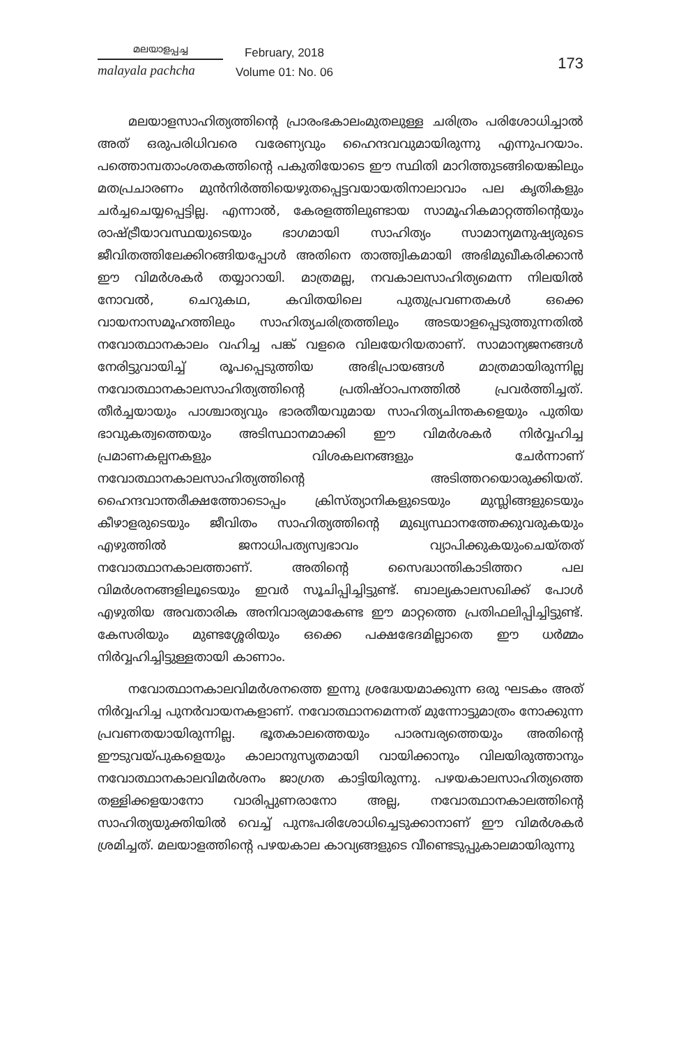മലയാളപ്പച്ച
malayala pachcha
February, 2018
Volume 01: No. 06
173
മലയാളസാഹിത്യത്തിന്റെ പ്രാരംഭകാലംമുതലുള്ള ചരിത്രം പരിശോധിച്ചാൽ അത് ഒരുപരിധിവരെ വരേണ്യവും ഹൈന്ദവവുമായിരുന്നു എന്നുപറയാം. പത്തൊമ്പതാംശതകത്തിന്റെ പകുതിയോടെ ഈ സ്ഥിതി മാറിത്തുടങ്ങിയെങ്കിലും മതപ്രചാരണം മുൻനിർത്തിയെഴുതപ്പെട്ടവയായതിനാലാവാം പല കൃതികളും ചർച്ചചെയ്യപ്പെട്ടില്ല. എന്നാൽ, കേരളത്തിലുണ്ടായ സാമൂഹികമാറ്റത്തിന്റെയും രാഷ്ട്രീയാവസ്ഥയുടെയും ഭാഗമായി സാഹിത്യം സാമാന്യമനുഷ്യരുടെ ജീവിതത്തിലേക്കിറങ്ങിയപ്പോൾ അതിനെ താത്ത്വികമായി അഭിമുഖീകരിക്കാൻ ഈ വിമർശകർ തയ്യാറായി. മാത്രമല്ല, നവകാലസാഹിത്യമെന്ന നിലയിൽ നോവൽ, ചെറുകഥ, കവിതയിലെ പുതുപ്രവണതകൾ ഒക്കെ വായനാസമൂഹത്തിലും സാഹിത്യചരിത്രത്തിലും അടയാളപ്പെടുത്തുന്നതിൽ നവോത്ഥാനകാലം വഹിച്ച പങ്ക് വളരെ വിലയേറിയതാണ്. സാമാന്യജനങ്ങൾ നേരിട്ടുവായിച്ച് രൂപപ്പെടുത്തിയ അഭിപ്രായങ്ങൾ മാത്രമായിരുന്നില്ല നവോത്ഥാനകാലസാഹിത്യത്തിന്റെ പ്രതിഷ്ഠാപനത്തിൽ പ്രവർത്തിച്ചത്. തീർച്ചയായും പാശ്ചാത്യവും ഭാരതീയവുമായ സാഹിത്യചിന്തകളെയും പുതിയ ഭാവുകത്വത്തെയും അടിസ്ഥാനമാക്കി ഈ വിമർശകർ നിർവ്വഹിച്ച പ്രമാണകല്പനകളും വിശകലനങ്ങളും ചേർന്നാണ് നവോത്ഥാനകാലസാഹിത്യത്തിന്റെ അടിത്തറയൊരുക്കിയത്. ഹൈന്ദവാന്തരീക്ഷത്തോടൊപ്പം ക്രിസ്ത്യാനികളുടെയും മുസ്ലിങ്ങളുടെയും കീഴാളരുടെയും ജീവിതം സാഹിത്യത്തിന്റെ മുഖ്യസ്ഥാനത്തേക്കുവരുകയും എഴുത്തിൽ ജനാധിപത്യസ്വഭാവം വ്യാപിക്കുകയുംചെയ്തത് നവോത്ഥാനകാലത്താണ്. അതിന്റെ സൈദ്ധാന്തികാടിത്തറ പല വിമർശനങ്ങളിലൂടെയും ഇവർ സൂചിപ്പിച്ചിട്ടുണ്ട്. ബാല്യകാലസഖിക്ക് പോൾ എഴുതിയ അവതാരിക അനിവാര്യമാകേണ്ട ഈ മാറ്റത്തെ പ്രതിഫലിപ്പിച്ചിട്ടുണ്ട്. കേസരിയും മുണ്ടശ്ശേരിയും ഒക്കെ പക്ഷഭേദമില്ലാതെ ഈ ധർമ്മം നിർവ്വഹിച്ചിട്ടുള്ളതായി കാണാം.
നവോത്ഥാനകാലവിമർശനത്തെ ഇന്നു ശ്രദ്ധേയമാക്കുന്ന ഒരു ഘടകം അത് നിർവ്വഹിച്ച പുനർവായനകളാണ്. നവോത്ഥാനമെന്നത് മുന്നോട്ടുമാത്രം നോക്കുന്ന പ്രവണതയായിരുന്നില്ല. ഭൂതകാലത്തെയും പാരമ്പര്യത്തെയും അതിന്റെ ഈടുവയ്പുകളെയും കാലാനുസൃതമായി വായിക്കാനും വിലയിരുത്താനും നവോത്ഥാനകാലവിമർശനം ജാഗ്രത കാട്ടിയിരുന്നു. പഴയകാലസാഹിത്യത്തെ തള്ളിക്കളയാനോ വാരിപ്പുണരാനോ അല്ല, നവോത്ഥാനകാലത്തിന്റെ സാഹിത്യയുക്തിയിൽ വെച്ച് പുനഃപരിശോധിച്ചെടുക്കാനാണ് ഈ വിമർശകർ ശ്രമിച്ചത്. മലയാളത്തിന്റെ പഴയകാല കാവ്യങ്ങളുടെ വീണ്ടെടുപ്പുകാലമായിരുന്നു